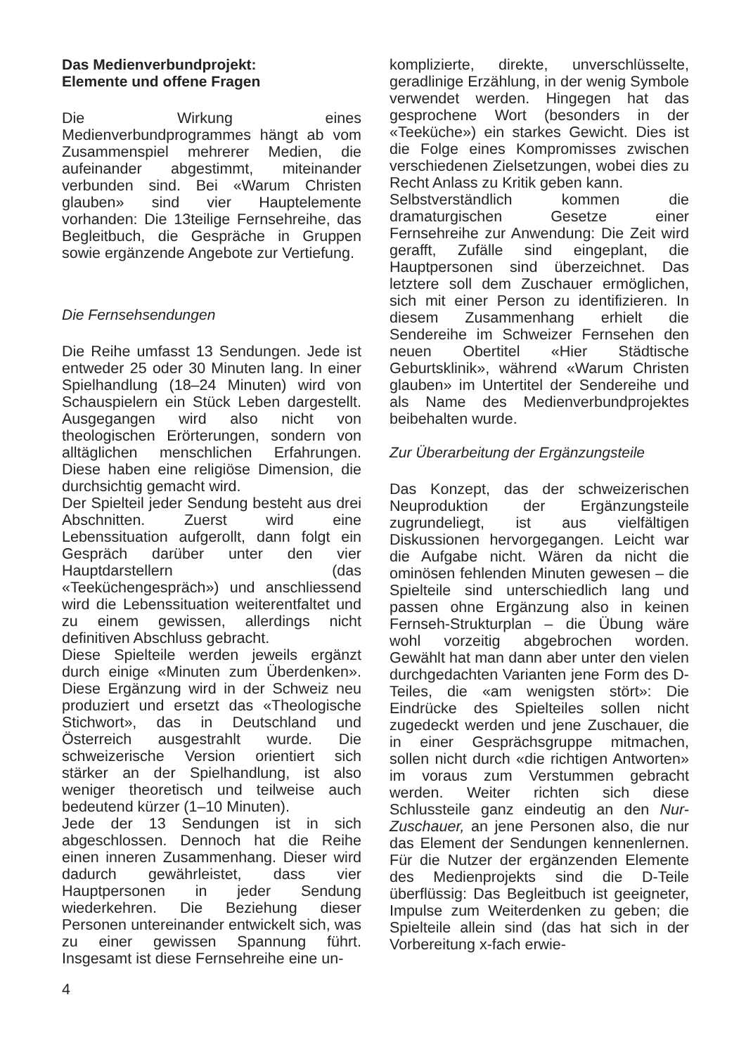Das Medienverbundprojekt:
Elemente und offene Fragen
Die Wirkung eines Medienverbundprogrammes hängt ab vom Zusammenspiel mehrerer Medien, die aufeinander abgestimmt, miteinander verbunden sind. Bei «Warum Christen glauben» sind vier Hauptelemente vorhanden: Die 13teilige Fernsehreihe, das Begleitbuch, die Gespräche in Gruppen sowie ergänzende Angebote zur Vertiefung.
Die Fernsehsendungen
Die Reihe umfasst 13 Sendungen. Jede ist entweder 25 oder 30 Minuten lang. In einer Spielhandlung (18–24 Minuten) wird von Schauspielern ein Stück Leben dargestellt. Ausgegangen wird also nicht von theologischen Erörterungen, sondern von alltäglichen menschlichen Erfahrungen. Diese haben eine religiöse Dimension, die durchsichtig gemacht wird.
Der Spielteil jeder Sendung besteht aus drei Abschnitten. Zuerst wird eine Lebenssituation aufgerollt, dann folgt ein Gespräch darüber unter den vier Hauptdarstellern (das «Teeküchengespräch») und anschliessend wird die Lebenssituation weiterentfaltet und zu einem gewissen, allerdings nicht definitiven Abschluss gebracht.
Diese Spielteile werden jeweils ergänzt durch einige «Minuten zum Überdenken». Diese Ergänzung wird in der Schweiz neu produziert und ersetzt das «Theologische Stichwort», das in Deutschland und Österreich ausgestrahlt wurde. Die schweizerische Version orientiert sich stärker an der Spielhandlung, ist also weniger theoretisch und teilweise auch bedeutend kürzer (1–10 Minuten).
Jede der 13 Sendungen ist in sich abgeschlossen. Dennoch hat die Reihe einen inneren Zusammenhang. Dieser wird dadurch gewährleistet, dass vier Hauptpersonen in jeder Sendung wiederkehren. Die Beziehung dieser Personen untereinander entwickelt sich, was zu einer gewissen Spannung führt. Insgesamt ist diese Fernsehreihe eine un-
komplizierte, direkte, unverschlüsselte, geradlinige Erzählung, in der wenig Symbole verwendet werden. Hingegen hat das gesprochene Wort (besonders in der «Teeküche») ein starkes Gewicht. Dies ist die Folge eines Kompromisses zwischen verschiedenen Zielsetzungen, wobei dies zu Recht Anlass zu Kritik geben kann.
Selbstverständlich kommen die dramaturgischen Gesetze einer Fernsehreihe zur Anwendung: Die Zeit wird gerafft, Zufälle sind eingeplant, die Hauptpersonen sind überzeichnet. Das letztere soll dem Zuschauer ermöglichen, sich mit einer Person zu identifizieren. In diesem Zusammenhang erhielt die Sendereihe im Schweizer Fernsehen den neuen Obertitel «Hier Städtische Geburtsklinik», während «Warum Christen glauben» im Untertitel der Sendereihe und als Name des Medienverbundprojektes beibehalten wurde.
Zur Überarbeitung der Ergänzungsteile
Das Konzept, das der schweizerischen Neuproduktion der Ergänzungsteile zugrundeliegt, ist aus vielfältigen Diskussionen hervorgegangen. Leicht war die Aufgabe nicht. Wären da nicht die ominösen fehlenden Minuten gewesen – die Spielteile sind unterschiedlich lang und passen ohne Ergänzung also in keinen Fernseh-Strukturplan – die Übung wäre wohl vorzeitig abgebrochen worden. Gewählt hat man dann aber unter den vielen durchgedachten Varianten jene Form des D-Teiles, die «am wenigsten stört»: Die Eindrücke des Spielteiles sollen nicht zugedeckt werden und jene Zuschauer, die in einer Gesprächsgruppe mitmachen, sollen nicht durch «die richtigen Antworten» im voraus zum Verstummen gebracht werden. Weiter richten sich diese Schlussteile ganz eindeutig an den Nur-Zuschauer, an jene Personen also, die nur das Element der Sendungen kennenlernen. Für die Nutzer der ergänzenden Elemente des Medienprojekts sind die D-Teile überflüssig: Das Begleitbuch ist geeigneter, Impulse zum Weiterdenken zu geben; die Spielteile allein sind (das hat sich in der Vorbereitung x-fach erwie-
4